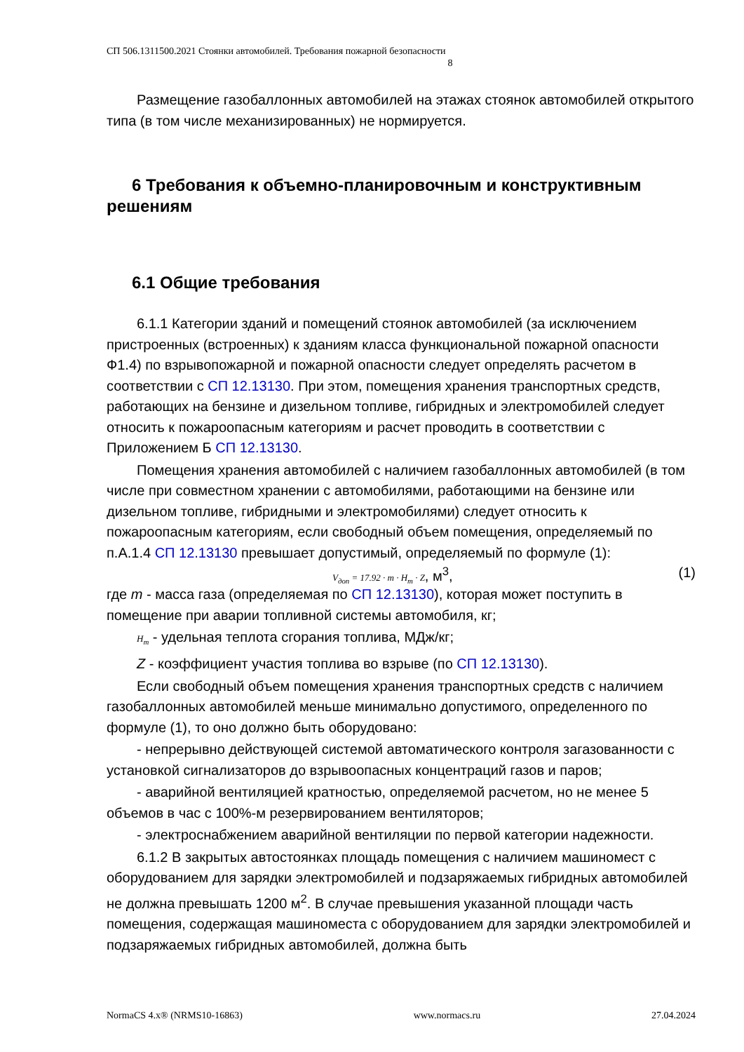СП 506.1311500.2021 Стоянки автомобилей. Требования пожарной безопасности
8
Размещение газобаллонных автомобилей на этажах стоянок автомобилей открытого типа (в том числе механизированных) не нормируется.
6 Требования к объемно-планировочным и конструктивным решениям
6.1 Общие требования
6.1.1 Категории зданий и помещений стоянок автомобилей (за исключением пристроенных (встроенных) к зданиям класса функциональной пожарной опасности Ф1.4) по взрывопожарной и пожарной опасности следует определять расчетом в соответствии с СП 12.13130. При этом, помещения хранения транспортных средств, работающих на бензине и дизельном топливе, гибридных и электромобилей следует относить к пожароопасным категориям и расчет проводить в соответствии с Приложением Б СП 12.13130.
Помещения хранения автомобилей с наличием газобаллонных автомобилей (в том числе при совместном хранении с автомобилями, работающими на бензине или дизельном топливе, гибридными и электромобилями) следует относить к пожароопасным категориям, если свободный объем помещения, определяемый по п.А.1.4 СП 12.13130 превышает допустимый, определяемый по формуле (1):
V<sub>доп</sub> = 17.92 · m · H<sub>т</sub> · Z, м<sup>3</sup>, (1)
где m - масса газа (определяемая по СП 12.13130), которая может поступить в помещение при аварии топливной системы автомобиля, кг;
H<sub>т</sub> - удельная теплота сгорания топлива, МДж/кг;
Z - коэффициент участия топлива во взрыве (по СП 12.13130).
Если свободный объем помещения хранения транспортных средств с наличием газобаллонных автомобилей меньше минимально допустимого, определенного по формуле (1), то оно должно быть оборудовано:
- непрерывно действующей системой автоматического контроля загазованности с установкой сигнализаторов до взрывоопасных концентраций газов и паров;
- аварийной вентиляцией кратностью, определяемой расчетом, но не менее 5 объемов в час с 100%-м резервированием вентиляторов;
- электроснабжением аварийной вентиляции по первой категории надежности.
6.1.2 В закрытых автостоянках площадь помещения с наличием машиномест с оборудованием для зарядки электромобилей и подзаряжаемых гибридных автомобилей не должна превышать 1200 м<sup>2</sup>. В случае превышения указанной площади часть помещения, содержащая машиноместа с оборудованием для зарядки электромобилей и подзаряжаемых гибридных автомобилей, должна быть
NormaCS 4.x® (NRMS10-16863) www.normacs.ru 27.04.2024